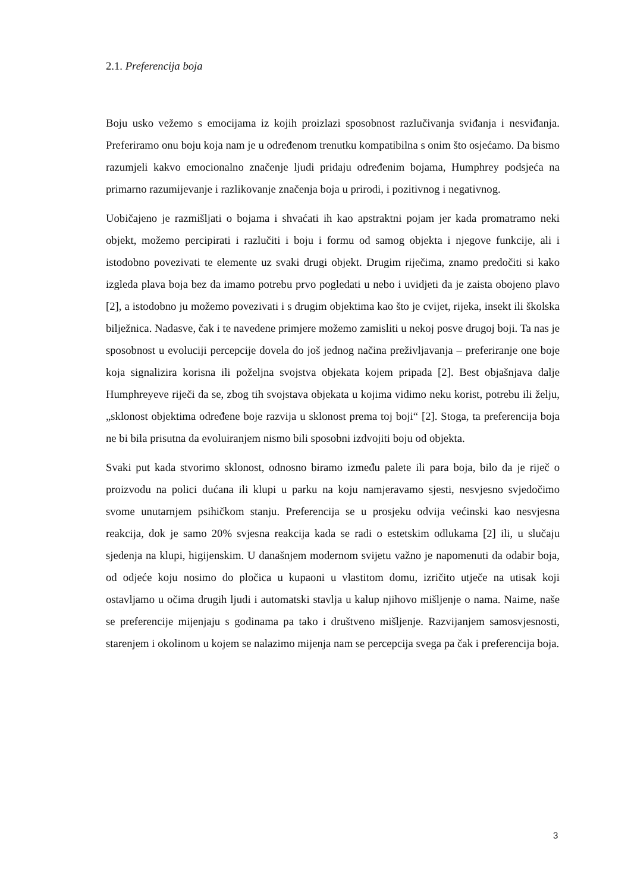2.1. Preferencija boja
Boju usko vežemo s emocijama iz kojih proizlazi sposobnost razlučivanja sviđanja i nesviđanja. Preferiramo onu boju koja nam je u određenom trenutku kompatibilna s onim što osjećamo. Da bismo razumjeli kakvo emocionalno značenje ljudi pridaju određenim bojama, Humphrey podsjeća na primarno razumijevanje i razlikovanje značenja boja u prirodi, i pozitivnog i negativnog.
Uobičajeno je razmišljati o bojama i shvaćati ih kao apstraktni pojam jer kada promatramo neki objekt, možemo percipirati i razlučiti i boju i formu od samog objekta i njegove funkcije, ali i istodobno povezivati te elemente uz svaki drugi objekt. Drugim riječima, znamo predočiti si kako izgleda plava boja bez da imamo potrebu prvo pogledati u nebo i uvidjeti da je zaista obojeno plavo [2], a istodobno ju možemo povezivati i s drugim objektima kao što je cvijet, rijeka, insekt ili školska bilježnica. Nadasve, čak i te navedene primjere možemo zamisliti u nekoj posve drugoj boji. Ta nas je sposobnost u evoluciji percepcije dovela do još jednog načina preživljavanja – preferiranje one boje koja signalizira korisna ili poželjna svojstva objekata kojem pripada [2]. Best objašnjava dalje Humphreyeve riječi da se, zbog tih svojstava objekata u kojima vidimo neku korist, potrebu ili želju, „sklonost objektima određene boje razvija u sklonost prema toj boji“ [2]. Stoga, ta preferencija boja ne bi bila prisutna da evoluiranjem nismo bili sposobni izdvojiti boju od objekta.
Svaki put kada stvorimo sklonost, odnosno biramo između palete ili para boja, bilo da je riječ o proizvodu na polici dućana ili klupi u parku na koju namjeravamo sjesti, nesvjesno svjedočimo svome unutarnjem psihičkom stanju. Preferencija se u prosjeku odvija većinski kao nesvjesna reakcija, dok je samo 20% svjesna reakcija kada se radi o estetskim odlukama [2] ili, u slučaju sjedenja na klupi, higijenskim. U današnjem modernom svijetu važno je napomenuti da odabir boja, od odjeće koju nosimo do pločica u kupaoni u vlastitom domu, izričito utječe na utisak koji ostavljamo u očima drugih ljudi i automatski stavlja u kalup njihovo mišljenje o nama. Naime, naše se preferencije mijenjaju s godinama pa tako i društveno mišljenje. Razvijanjem samosvjesnosti, starenjem i okolinom u kojem se nalazimo mijenja nam se percepcija svega pa čak i preferencija boja.
3